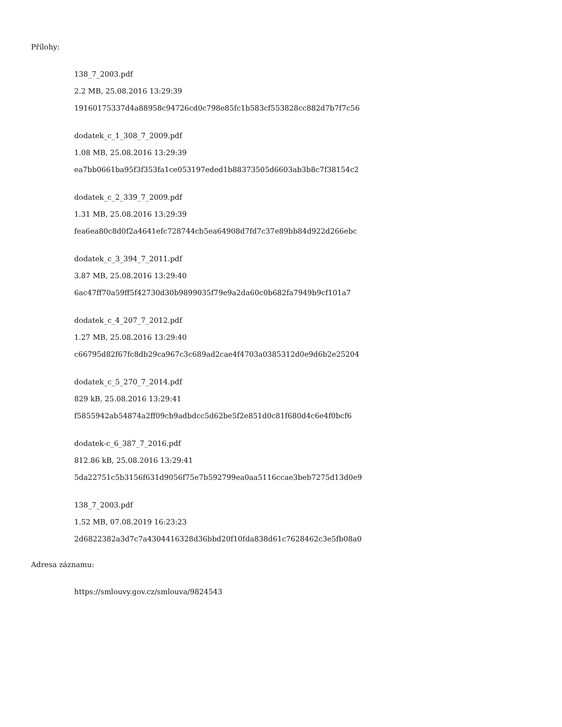Přílohy:
138_7_2003.pdf
2.2 MB, 25.08.2016 13:29:39
19160175337d4a88958c94726cd0c798e85fc1b583cf553828cc882d7b7f7c56
dodatek_c_1_308_7_2009.pdf
1.08 MB, 25.08.2016 13:29:39
ea7bb0661ba95f3f353fa1ce053197eded1b88373505d6603ab3b8c7f38154c2
dodatek_c_2_339_7_2009.pdf
1.31 MB, 25.08.2016 13:29:39
fea6ea80c8d0f2a4641efc728744cb5ea64908d7fd7c37e89bb84d922d266ebc
dodatek_c_3_394_7_2011.pdf
3.87 MB, 25.08.2016 13:29:40
6ac47ff70a59ff5f42730d30b9899035f79e9a2da60c0b682fa7949b9cf101a7
dodatek_c_4_207_7_2012.pdf
1.27 MB, 25.08.2016 13:29:40
c66795d82f67fc8db29ca967c3c689ad2cae4f4703a0385312d0e9d6b2e25204
dodatek_c_5_270_7_2014.pdf
829 kB, 25.08.2016 13:29:41
f5855942ab54874a2ff09cb9adbdcc5d62be5f2e851d0c81f680d4c6e4f0bcf6
dodatek-c_6_387_7_2016.pdf
812.86 kB, 25.08.2016 13:29:41
5da22751c5b3156f631d9056f75e7b592799ea0aa5116ccae3beb7275d13d0e9
138_7_2003.pdf
1.52 MB, 07.08.2019 16:23:23
2d6822382a3d7c7a4304416328d36bbd20f10fda838d61c7628462c3e5fb08a0
Adresa záznamu:
https://smlouvy.gov.cz/smlouva/9824543